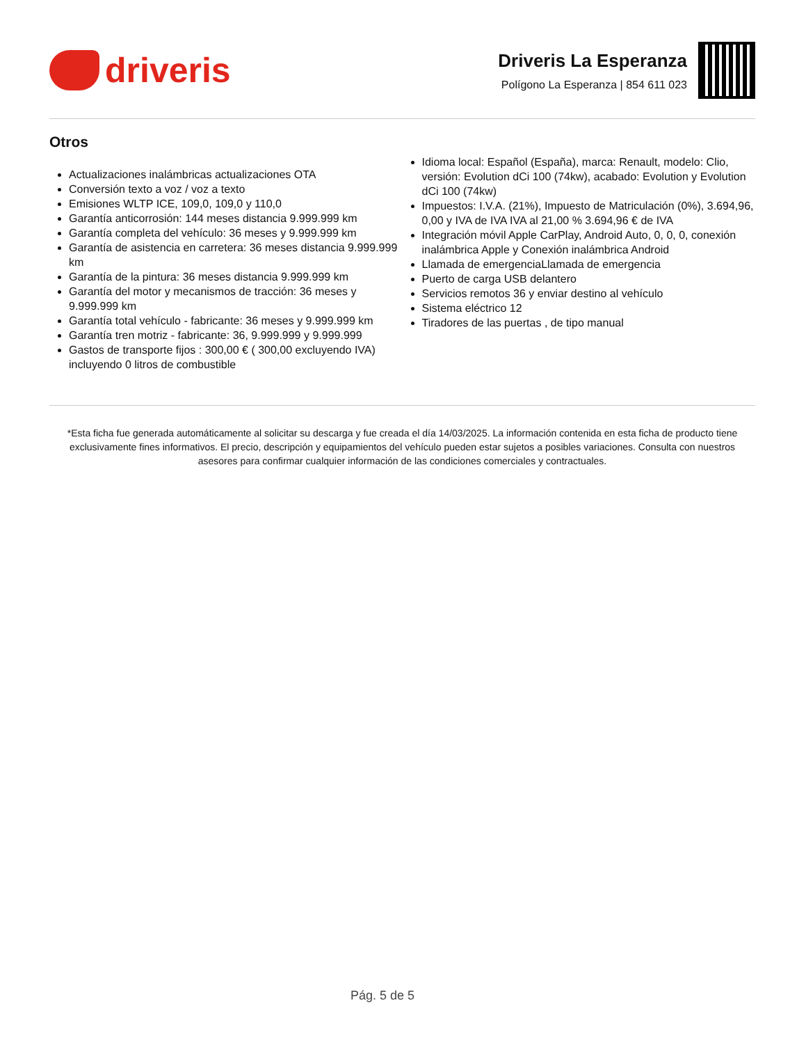driveris
Driveris La Esperanza
Polígono La Esperanza | 854 611 023
Otros
Actualizaciones inalámbricas actualizaciones OTA
Conversión texto a voz / voz a texto
Emisiones WLTP ICE, 109,0, 109,0 y 110,0
Garantía anticorrosión: 144 meses distancia 9.999.999 km
Garantía completa del vehículo: 36 meses y 9.999.999 km
Garantía de asistencia en carretera: 36 meses distancia 9.999.999 km
Garantía de la pintura: 36 meses distancia 9.999.999 km
Garantía del motor y mecanismos de tracción: 36 meses y 9.999.999 km
Garantía total vehículo - fabricante: 36 meses y 9.999.999 km
Garantía tren motriz - fabricante: 36, 9.999.999 y 9.999.999
Gastos de transporte fijos : 300,00 € ( 300,00 excluyendo IVA) incluyendo 0 litros de combustible
Idioma local: Español (España), marca: Renault, modelo: Clio, versión: Evolution dCi 100 (74kw), acabado: Evolution y Evolution dCi 100 (74kw)
Impuestos: I.V.A. (21%), Impuesto de Matriculación (0%), 3.694,96, 0,00 y IVA de IVA IVA al 21,00 % 3.694,96 € de IVA
Integración móvil Apple CarPlay, Android Auto, 0, 0, 0, conexión inalámbrica Apple y Conexión inalámbrica Android
Llamada de emergenciaLlamada de emergencia
Puerto de carga USB delantero
Servicios remotos 36 y enviar destino al vehículo
Sistema eléctrico 12
Tiradores de las puertas , de tipo manual
*Esta ficha fue generada automáticamente al solicitar su descarga y fue creada el día 14/03/2025. La información contenida en esta ficha de producto tiene exclusivamente fines informativos. El precio, descripción y equipamientos del vehículo pueden estar sujetos a posibles variaciones. Consulta con nuestros asesores para confirmar cualquier información de las condiciones comerciales y contractuales.
Pág. 5 de 5